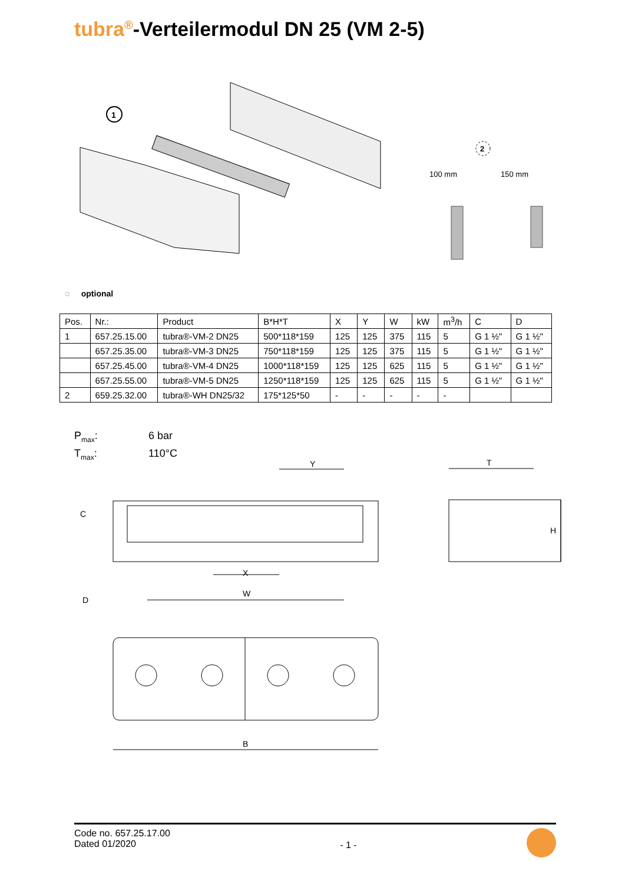tubra<sup>®</sup>-Verteilermodul DN 25 (VM 2-5)
1
2
100 mm
150 mm
◌ optional
| Pos. | Nr.: | Product | B*H*T | X | Y | W | kW | m<sup>3</sup>/h | C | D |
| --- | --- | --- | --- | --- | --- | --- | --- | --- | --- | --- |
| 1 | 657.25.15.00 | tubra®-VM-2 DN25 | 500*118*159 | 125 | 125 | 375 | 115 | 5 | G 1 ½" | G 1 ½" |
| | 657.25.35.00 | tubra®-VM-3 DN25 | 750*118*159 | 125 | 125 | 375 | 115 | 5 | G 1 ½" | G 1 ½" |
| | 657.25.45.00 | tubra®-VM-4 DN25 | 1000*118*159 | 125 | 125 | 625 | 115 | 5 | G 1 ½" | G 1 ½" |
| | 657.25.55.00 | tubra®-VM-5 DN25 | 1250*118*159 | 125 | 125 | 625 | 115 | 5 | G 1 ½" | G 1 ½" |
| 2 | 659.25.32.00 | tubra®-WH DN25/32 | 175*125*50 | - | - | - | - | - | | |
P<sub>max</sub>: 6 bar
T<sub>max</sub>: 110°C
Y
C
X
W
D
T
H
B
Code no. 657.25.17.00
Dated 01/2020
- 1 -